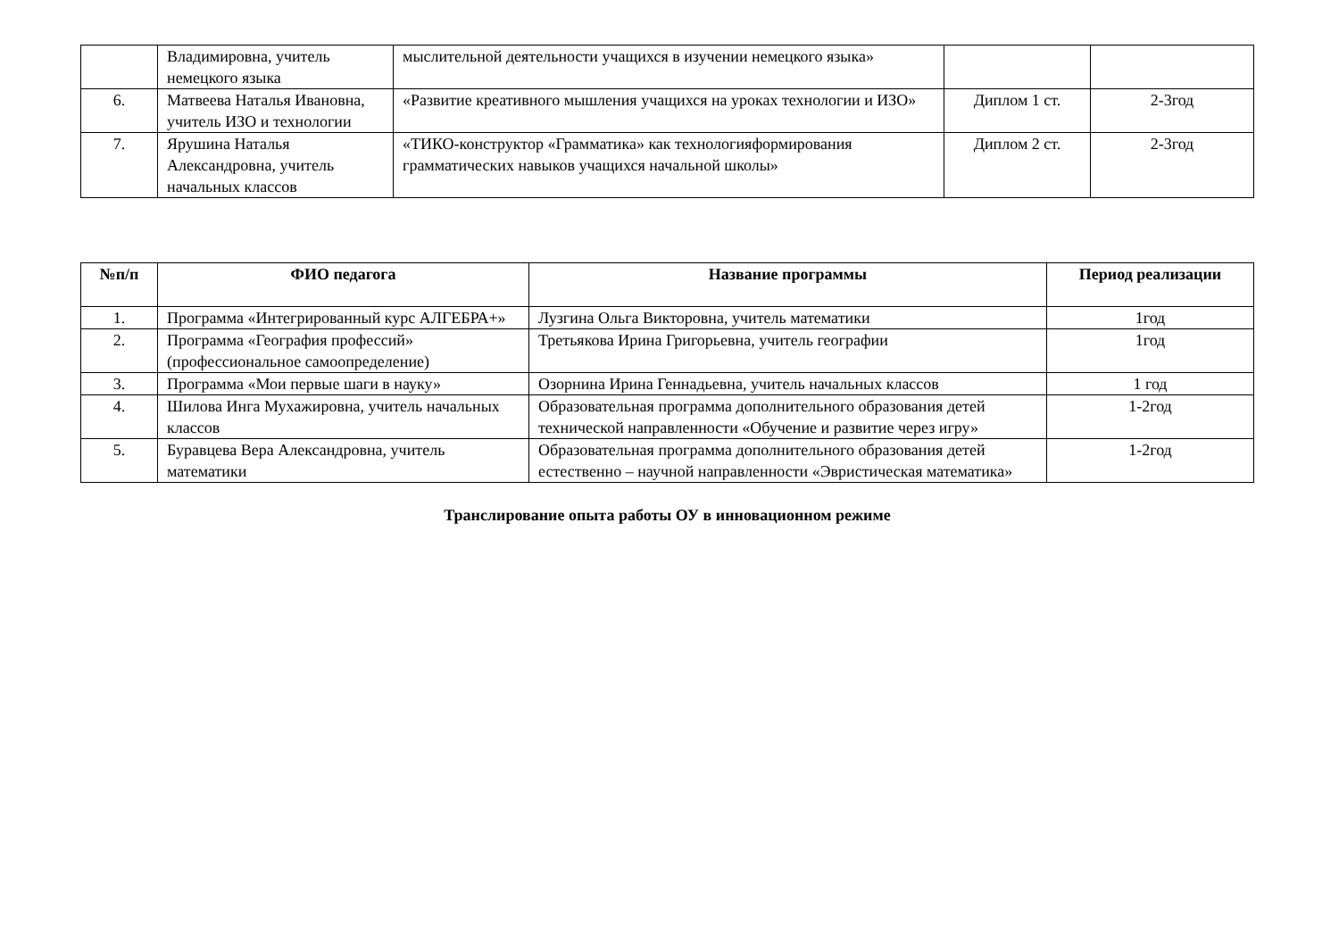| | Владимировна, учитель немецкого языка | мыслительной деятельности учащихся в изучении немецкого языка» | | |
| 6. | Матвеева Наталья Ивановна, учитель ИЗО и технологии | «Развитие креативного мышления учащихся на уроках технологии и ИЗО» | Диплом 1 ст. | 2-3год |
| 7. | Ярушина Наталья Александровна, учитель начальных классов | «ТИКО-конструктор «Грамматика» как технологияформирования грамматических навыков учащихся начальной школы» | Диплом 2 ст. | 2-3год |
| №п/п | ФИО педагога | Название программы | Период реализации |
| --- | --- | --- | --- |
| 1. | Программа «Интегрированный курс АЛГЕБРА+» | Лузгина Ольга Викторовна, учитель математики | 1год |
| 2. | Программа «География профессий» (профессиональное самоопределение) | Третьякова Ирина Григорьевна, учитель географии | 1год |
| 3. | Программа «Мои первые шаги в науку» | Озорнина Ирина Геннадьевна, учитель начальных классов | 1 год |
| 4. | Шилова Инга Мухажировна, учитель начальных классов | Образовательная программа дополнительного образования детей технической направленности «Обучение и развитие через игру» | 1-2год |
| 5. | Буравцева Вера Александровна, учитель математики | Образовательная программа дополнительного образования детей естественно – научной направленности «Эвристическая математика» | 1-2год |
Транслирование опыта работы ОУ в инновационном режиме